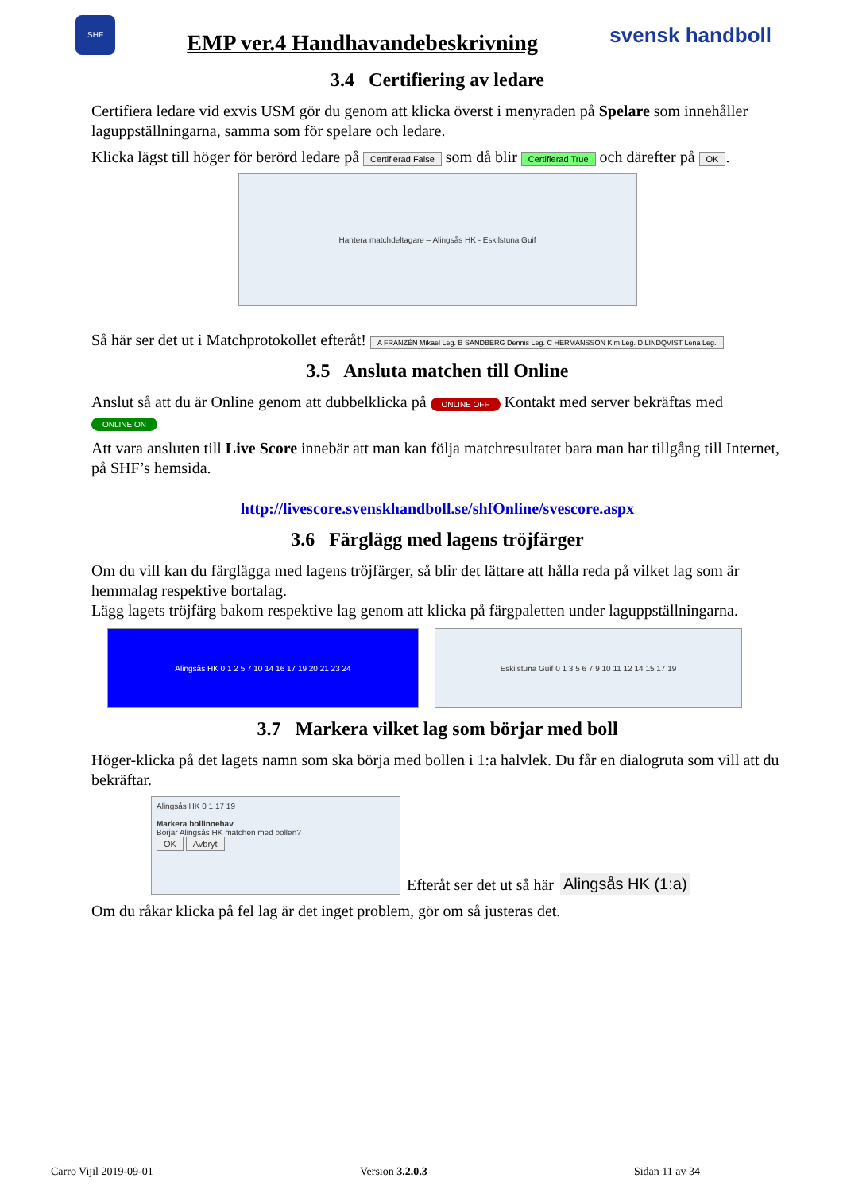SHF
EMP ver.4 Handhavandebeskrivning
svensk handboll
3.4 Certifiering av ledare
Certifiera ledare vid exvis USM gör du genom att klicka överst i menyraden på Spelare som innehåller laguppställningarna, samma som för spelare och ledare.
Klicka lägst till höger för berörd ledare på Certifierad False som då blir Certifierad True och därefter på OK.
Hantera matchdeltagare – Alingsås HK - Eskilstuna Guif
Så här ser det ut i Matchprotokollet efteråt! A FRANZÉN Mikael Leg. B SANDBERG Dennis Leg. C HERMANSSON Kim Leg. D LINDQVIST Lena Leg.
3.5 Ansluta matchen till Online
Anslut så att du är Online genom att dubbelklicka på ONLINE OFF Kontakt med server bekräftas med
ONLINE ON
Att vara ansluten till Live Score innebär att man kan följa matchresultatet bara man har tillgång till Internet, på SHF’s hemsida.
http://livescore.svenskhandboll.se/shfOnline/svescore.aspx
3.6 Färglägg med lagens tröjfärger
Om du vill kan du färglägga med lagens tröjfärger, så blir det lättare att hålla reda på vilket lag som är hemmalag respektive bortalag.
Lägg lagets tröjfärg bakom respektive lag genom att klicka på färgpaletten under laguppställningarna.
Alingsås HK 0 1 2 5 7 10 14 16 17 19 20 21 23 24 Eskilstuna Guif 0 1 3 5 6 7 9 10 11 12 14 15 17 19
3.7 Markera vilket lag som börjar med boll
Höger-klicka på det lagets namn som ska börja med bollen i 1:a halvlek. Du får en dialogruta som vill att du bekräftar.
Alingsås HK 0 1 17 19
Markera bollinnehav
Börjar Alingsås HK matchen med bollen?
OK Avbryt
Efteråt ser det ut så här Alingsås HK (1:a)
Om du råkar klicka på fel lag är det inget problem, gör om så justeras det.
Carro Vijil 2019-09-01 Version 3.2.0.3 Sidan 11 av 34